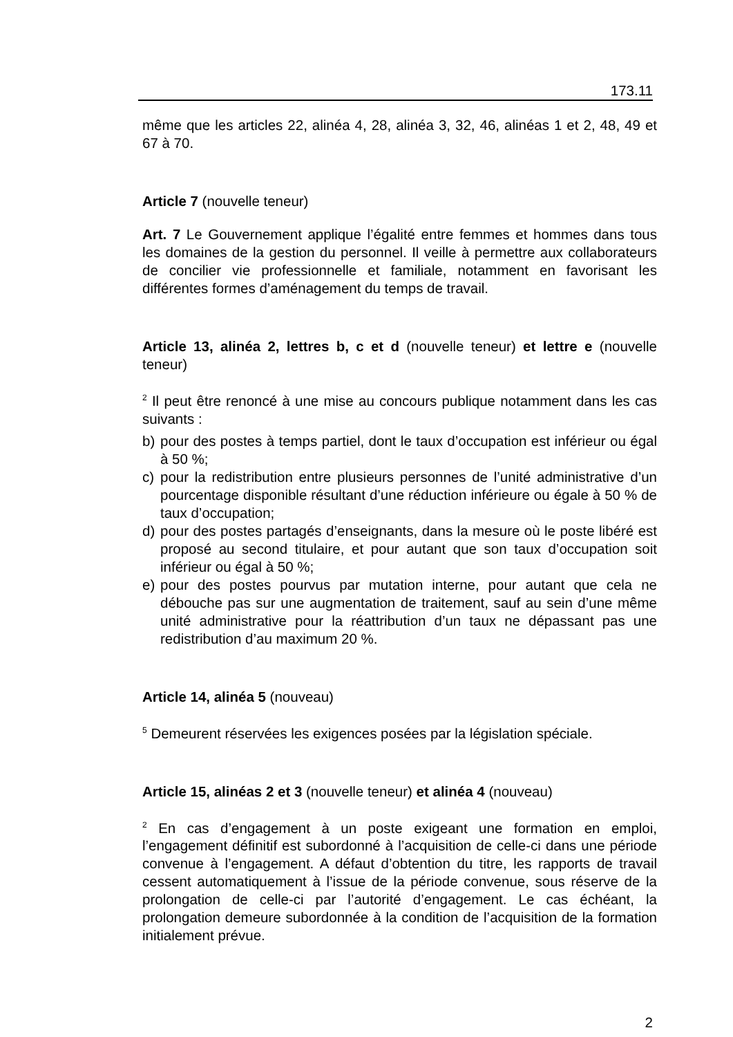173.11
même que les articles 22, alinéa 4, 28, alinéa 3, 32, 46, alinéas 1 et 2, 48, 49 et 67 à 70.
Article 7 (nouvelle teneur)
Art. 7 Le Gouvernement applique l’égalité entre femmes et hommes dans tous les domaines de la gestion du personnel. Il veille à permettre aux collaborateurs de concilier vie professionnelle et familiale, notamment en favorisant les différentes formes d’aménagement du temps de travail.
Article 13, alinéa 2, lettres b, c et d (nouvelle teneur) et lettre e (nouvelle teneur)
<sup>2</sup> Il peut être renoncé à une mise au concours publique notamment dans les cas suivants :
b) pour des postes à temps partiel, dont le taux d’occupation est inférieur ou égal à 50 %;
c) pour la redistribution entre plusieurs personnes de l’unité administrative d’un pourcentage disponible résultant d’une réduction inférieure ou égale à 50 % de taux d’occupation;
d) pour des postes partagés d’enseignants, dans la mesure où le poste libéré est proposé au second titulaire, et pour autant que son taux d’occupation soit inférieur ou égal à 50 %;
e) pour des postes pourvus par mutation interne, pour autant que cela ne débouche pas sur une augmentation de traitement, sauf au sein d’une même unité administrative pour la réattribution d’un taux ne dépassant pas une redistribution d’au maximum 20 %.
Article 14, alinéa 5 (nouveau)
<sup>5</sup> Demeurent réservées les exigences posées par la législation spéciale.
Article 15, alinéas 2 et 3 (nouvelle teneur) et alinéa 4 (nouveau)
<sup>2</sup> En cas d’engagement à un poste exigeant une formation en emploi, l’engagement définitif est subordonné à l’acquisition de celle-ci dans une période convenue à l’engagement. A défaut d’obtention du titre, les rapports de travail cessent automatiquement à l’issue de la période convenue, sous réserve de la prolongation de celle-ci par l’autorité d’engagement. Le cas échéant, la prolongation demeure subordonnée à la condition de l’acquisition de la formation initialement prévue.
2